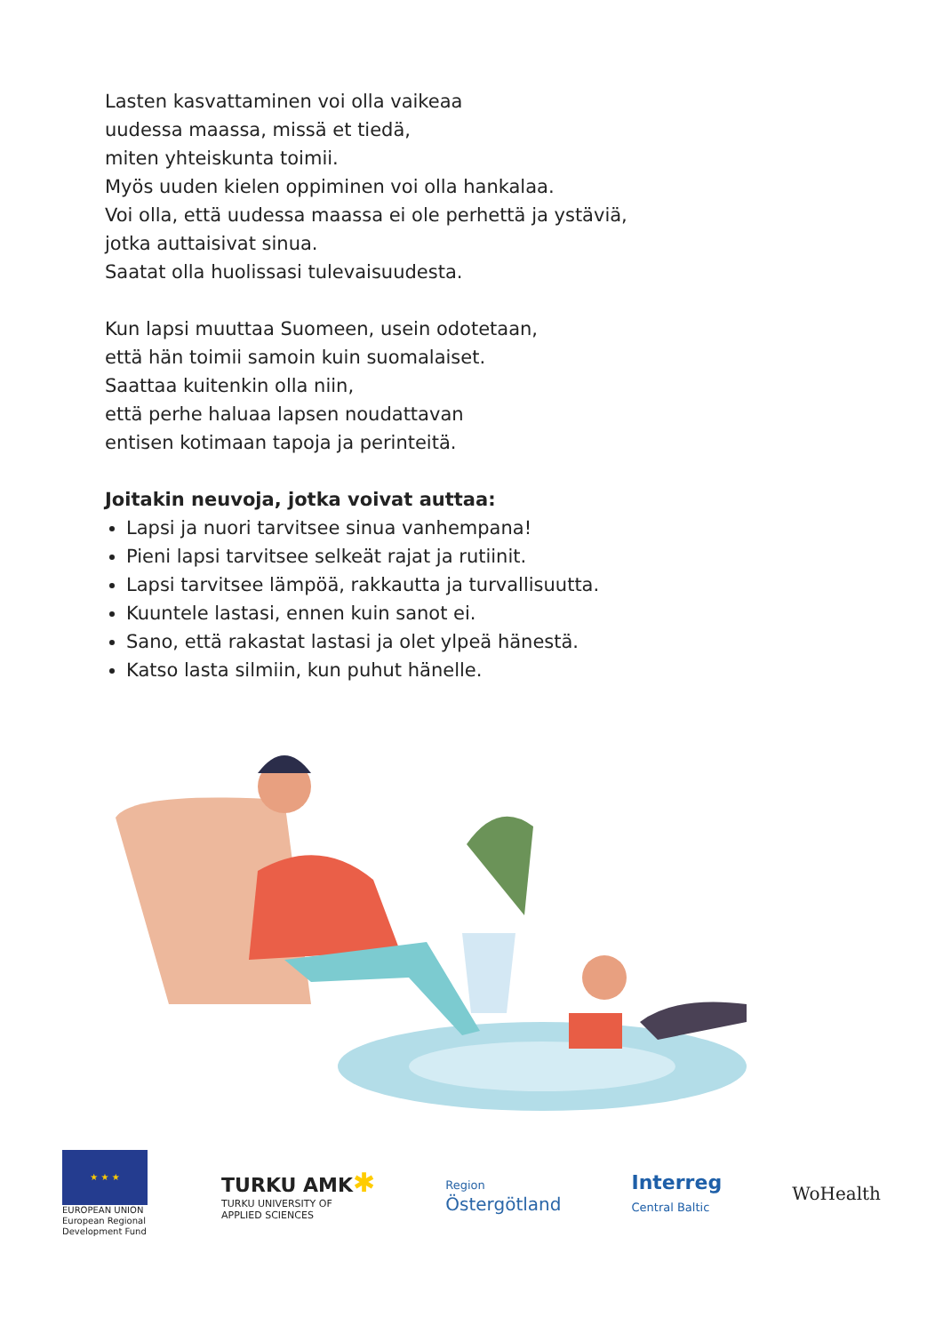Lasten kasvattaminen voi olla vaikeaa
uudessa maassa, missä et tiedä,
miten yhteiskunta toimii.
Myös uuden kielen oppiminen voi olla hankalaa.
Voi olla, että uudessa maassa ei ole perhettä ja ystäviä,
jotka auttaisivat sinua.
Saatat olla huolissasi tulevaisuudesta.
Kun lapsi muuttaa Suomeen, usein odotetaan,
että hän toimii samoin kuin suomalaiset.
Saattaa kuitenkin olla niin,
että perhe haluaa lapsen noudattavan
entisen kotimaan tapoja ja perinteitä.
Joitakin neuvoja, jotka voivat auttaa:
Lapsi ja nuori tarvitsee sinua vanhempana!
Pieni lapsi tarvitsee selkeät rajat ja rutiinit.
Lapsi tarvitsee lämpöä, rakkautta ja turvallisuutta.
Kuuntele lastasi, ennen kuin sanot ei.
Sano, että rakastat lastasi ja olet ylpeä hänestä.
Katso lasta silmiin, kun puhut hänelle.
★ ★ ★
EUROPEAN UNION
European Regional
Development Fund
TURKU AMK✱
TURKU UNIVERSITY OF
APPLIED SCIENCES
Region
Östergötland
Interreg
Central Baltic
WoHealth